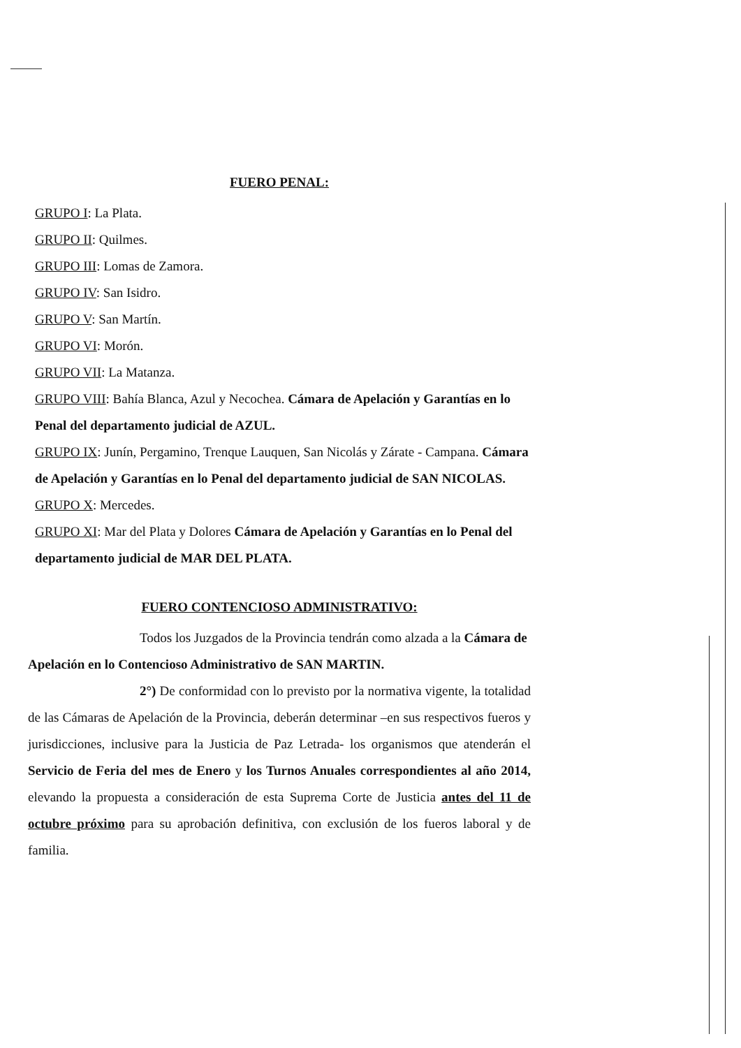FUERO PENAL:
GRUPO I: La Plata.
GRUPO II: Quilmes.
GRUPO III: Lomas de Zamora.
GRUPO IV: San Isidro.
GRUPO V: San Martín.
GRUPO VI: Morón.
GRUPO VII: La Matanza.
GRUPO VIII: Bahía Blanca, Azul y Necochea. Cámara de Apelación y Garantías en lo Penal del departamento judicial de AZUL.
GRUPO IX: Junín, Pergamino, Trenque Lauquen, San Nicolás y Zárate - Campana. Cámara de Apelación y Garantías en lo Penal del departamento judicial de SAN NICOLAS.
GRUPO X: Mercedes.
GRUPO XI: Mar del Plata y Dolores Cámara de Apelación y Garantías en lo Penal del departamento judicial de MAR DEL PLATA.
FUERO CONTENCIOSO ADMINISTRATIVO:
Todos los Juzgados de la Provincia tendrán como alzada a la Cámara de Apelación en lo Contencioso Administrativo de SAN MARTIN.
2°) De conformidad con lo previsto por la normativa vigente, la totalidad de las Cámaras de Apelación de la Provincia, deberán determinar –en sus respectivos fueros y jurisdicciones, inclusive para la Justicia de Paz Letrada- los organismos que atenderán el Servicio de Feria del mes de Enero y los Turnos Anuales correspondientes al año 2014, elevando la propuesta a consideración de esta Suprema Corte de Justicia antes del 11 de octubre próximo para su aprobación definitiva, con exclusión de los fueros laboral y de familia.